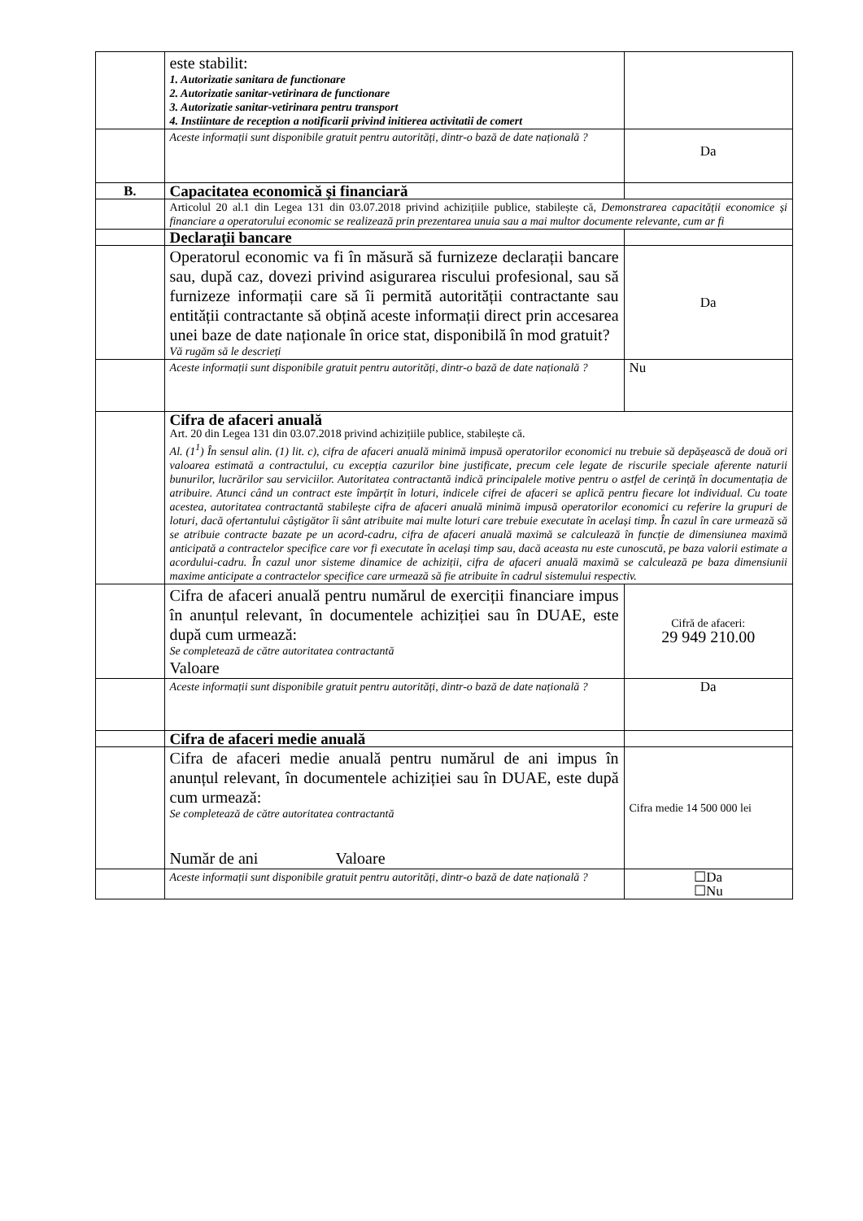| | este stabilit: 1. Autorizatie sanitara de functionare 2. Autorizatie sanitar-vetirinara de functionare 3. Autorizatie sanitar-vetirinara pentru transport 4. Instiintare de reception a notificarii privind initierea activitatii de comert | |
| | Aceste informații sunt disponibile gratuit pentru autorități, dintr-o bază de date națională ? | Da |
| B. | Capacitatea economică și financiară | |
| | Articolul 20 al.1 din Legea 131 din 03.07.2018 privind achizițiile publice, stabilește că, Demonstrarea capacității economice și financiare a operatorului economic se realizează prin prezentarea unuia sau a mai multor documente relevante, cum ar fi | |
| | Declarații bancare | |
| | Operatorul economic va fi în măsură să furnizeze declarații bancare sau, după caz, dovezi privind asigurarea riscului profesional, sau să furnizeze informații care să îi permită autorității contractante sau entității contractante să obțină aceste informații direct prin accesarea unei baze de date naționale în orice stat, disponibilă în mod gratuit? Vă rugăm să le descrieți | Da |
| | Aceste informații sunt disponibile gratuit pentru autorități, dintr-o bază de date națională ? | Nu |
| | Cifra de afaceri anuală Art. 20 din Legea 131 din 03.07.2018 privind achizițiile publice, stabilește că. Al. (1<sup>1</sup>) În sensul alin. (1) lit. c), cifra de afaceri anuală minimă impusă operatorilor economici nu trebuie să depășească de două ori valoarea estimată a contractului, cu excepția cazurilor bine justificate, precum cele legate de riscurile speciale aferente naturii bunurilor, lucrărilor sau serviciilor. Autoritatea contractantă indică principalele motive pentru o astfel de cerință în documentația de atribuire. Atunci când un contract este împărțit în loturi, indicele cifrei de afaceri se aplică pentru fiecare lot individual. Cu toate acestea, autoritatea contractantă stabilește cifra de afaceri anuală minimă impusă operatorilor economici cu referire la grupuri de loturi, dacă ofertantului câștigător îi sânt atribuite mai multe loturi care trebuie executate în același timp. În cazul în care urmează să se atribuie contracte bazate pe un acord-cadru, cifra de afaceri anuală maximă se calculează în funcție de dimensiunea maximă anticipată a contractelor specifice care vor fi executate în același timp sau, dacă aceasta nu este cunoscută, pe baza valorii estimate a acordului-cadru. În cazul unor sisteme dinamice de achiziții, cifra de afaceri anuală maximă se calculează pe baza dimensiunii maxime anticipate a contractelor specifice care urmează să fie atribuite în cadrul sistemului respectiv. | |
| | Cifra de afaceri anuală pentru numărul de exerciții financiare impus în anunțul relevant, în documentele achiziției sau în DUAE, este după cum urmează: Se completează de către autoritatea contractantă Valoare | Cifră de afaceri: 29 949 210.00 |
| | Aceste informații sunt disponibile gratuit pentru autorități, dintr-o bază de date națională ? | Da |
| | Cifra de afaceri medie anuală | |
| | Cifra de afaceri medie anuală pentru numărul de ani impus în anunțul relevant, în documentele achiziției sau în DUAE, este după cum urmează: Se completează de către autoritatea contractantă Număr de ani Valoare | Cifra medie 14 500 000 lei |
| | Aceste informații sunt disponibile gratuit pentru autorități, dintr-o bază de date națională ? | ☐Da ☐Nu |